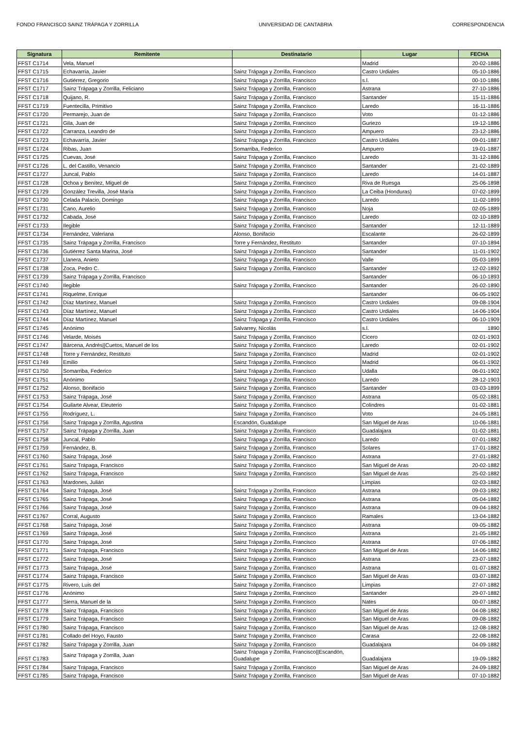FONDO FRANCISCO SAINZ TRÁPAGA Y ZORRILLA UNIVERSIDAD DE CANTABRIA CORRESPONDENCIA
| Signatura | Remitente | Destinatario | Lugar | FECHA |
| --- | --- | --- | --- | --- |
| FFST C1714 | Vela, Manuel | | Madrid | 20-02-1886 |
| FFST C1715 | Echavarría, Javier | Sainz Trápaga y Zorrilla, Francisco | Castro Urdiales | 05-10-1886 |
| FFST C1716 | Gutiérrez, Gregorio | Sainz Trápaga y Zorrilla, Francisco | s.l. | 00-10-1886 |
| FFST C1717 | Sainz Trápaga y Zorrilla, Feliciano | Sainz Trápaga y Zorrilla, Francisco | Astrana | 27-10-1886 |
| FFST C1718 | Quijano, R. | Sainz Trápaga y Zorrilla, Francisco | Santander | 15-11-1886 |
| FFST C1719 | Fuentecilla, Primitivo | Sainz Trápaga y Zorrilla, Francisco | Laredo | 16-11-1886 |
| FFST C1720 | Permarejo, Juan de | Sainz Trápaga y Zorrilla, Francisco | Voto | 01-12-1886 |
| FFST C1721 | Gila, Juan de | Sainz Trápaga y Zorrilla, Francisco | Guriezo | 19-12-1886 |
| FFST C1722 | Carranza, Leandro de | Sainz Trápaga y Zorrilla, Francisco | Ampuero | 23-12-1886 |
| FFST C1723 | Echavarría, Javier | Sainz Trápaga y Zorrilla, Francisco | Castro Urdiales | 09-01-1887 |
| FFST C1724 | Ribas, Juan | Somarriba, Federico | Ampuero | 19-01-1887 |
| FFST C1725 | Cuevas, José | Sainz Trápaga y Zorrilla, Francisco | Laredo | 31-12-1886 |
| FFST C1726 | L. del Castillo, Venancio | Sainz Trápaga y Zorrilla, Francisco | Santander | 21-02-1889 |
| FFST C1727 | Juncal, Pablo | Sainz Trápaga y Zorrilla, Francisco | Laredo | 14-01-1887 |
| FFST C1728 | Ochoa y Benítez, Miguel de | Sainz Trápaga y Zorrilla, Francisco | Riva de Ruesga | 25-06-1898 |
| FFST C1729 | González Trevilla, José María | Sainz Trápaga y Zorrilla, Francisco | La Ceiba (Honduras) | 07-02-1899 |
| FFST C1730 | Celada Palacio, Domingo | Sainz Trápaga y Zorrilla, Francisco | Laredo | 11-02-1899 |
| FFST C1731 | Cano, Aurelio | Sainz Trápaga y Zorrilla, Francisco | Noja | 02-05-1889 |
| FFST C1732 | Cabada, José | Sainz Trápaga y Zorrilla, Francisco | Laredo | 02-10-1889 |
| FFST C1733 | Ilegible | Sainz Trápaga y Zorrilla, Francisco | Santander | 12-11-1889 |
| FFST C1734 | Fernández, Valeriana | Alonso, Bonifacio | Escalante | 26-02-1899 |
| FFST C1735 | Sainz Trápaga y Zorrilla, Francisco | Torre y Fernández, Restituto | Santander | 07-10-1894 |
| FFST C1736 | Gutiérrez Santa Marina, José | Sainz Trápaga y Zorrilla, Francisco | Santander | 11-01-1902 |
| FFST C1737 | Llanera, Anieto | Sainz Trápaga y Zorrilla, Francisco | Valle | 05-03-1899 |
| FFST C1738 | Zoca, Pedro C. | Sainz Trápaga y Zorrilla, Francisco | Santander | 12-02-1892 |
| FFST C1739 | Sainz Trápaga y Zorrilla, Francisco | | Santander | 06-10-1893 |
| FFST C1740 | Ilegible | Sainz Trápaga y Zorrilla, Francisco | Santander | 26-02-1890 |
| FFST C1741 | Riquelme, Enrique | | Santander | 06-05-1902 |
| FFST C1742 | Díaz Martínez, Manuel | Sainz Trápaga y Zorrilla, Francisco | Castro Urdiales | 09-08-1904 |
| FFST C1743 | Díaz Martínez, Manuel | Sainz Trápaga y Zorrilla, Francisco | Castro Urdiales | 14-06-1904 |
| FFST C1744 | Díaz Martínez, Manuel | Sainz Trápaga y Zorrilla, Francisco | Castro Urdiales | 06-10-1909 |
| FFST C1745 | Anónimo | Salvarrey, Nicolás | s.l. | 1890 |
| FFST C1746 | Velarde, Moisés | Sainz Trápaga y Zorrilla, Francisco | Cicero | 02-01-1903 |
| FFST C1747 | Bárcena, Andrés//Cuetos, Manuel de los | Sainz Trápaga y Zorrilla, Francisco | Laredo | 02-01-1902 |
| FFST C1748 | Torre y Fernández, Restituto | Sainz Trápaga y Zorrilla, Francisco | Madrid | 02-01-1902 |
| FFST C1749 | Emilio | Sainz Trápaga y Zorrilla, Francisco | Madrid | 06-01-1902 |
| FFST C1750 | Somarriba, Federico | Sainz Trápaga y Zorrilla, Francisco | Udalla | 06-01-1902 |
| FFST C1751 | Anónimo | Sainz Trápaga y Zorrilla, Francisco | Laredo | 28-12-1903 |
| FFST C1752 | Alonso, Bonifacio | Sainz Trápaga y Zorrilla, Francisco | Santander | 03-03-1899 |
| FFST C1753 | Sainz Trápaga, José | Sainz Trápaga y Zorrilla, Francisco | Astrana | 05-02-1881 |
| FFST C1754 | Guilarte Alvear, Eleuterio | Sainz Trápaga y Zorrilla, Francisco | Colindres | 01-02-1881 |
| FFST C1755 | Rodríguez, L. | Sainz Trápaga y Zorrilla, Francisco | Voto | 24-05-1881 |
| FFST C1756 | Sainz Trápaga y Zorrilla, Agustina | Escandón, Guadalupe | San Miguel de Aras | 10-06-1881 |
| FFST C1757 | Sainz Trápaga y Zorrilla, Juan | Sainz Trápaga y Zorrilla, Francisco | Guadalajara | 01-02-1881 |
| FFST C1758 | Juncal, Pablo | Sainz Trápaga y Zorrilla, Francisco | Laredo | 07-01-1882 |
| FFST C1759 | Fernández, B. | Sainz Trápaga y Zorrilla, Francisco | Solares | 17-01-1882 |
| FFST C1760 | Sainz Trápaga, José | Sainz Trápaga y Zorrilla, Francisco | Astrana | 27-01-1882 |
| FFST C1761 | Sainz Trápaga, Francisco | Sainz Trápaga y Zorrilla, Francisco | San Miguel de Aras | 20-02-1882 |
| FFST C1762 | Sainz Trápaga, Francisco | Sainz Trápaga y Zorrilla, Francisco | San Miguel de Aras | 25-02-1882 |
| FFST C1763 | Mardones, Julián | | Limpias | 02-03-1882 |
| FFST C1764 | Sainz Trápaga, José | Sainz Trápaga y Zorrilla, Francisco | Astrana | 09-03-1882 |
| FFST C1765 | Sainz Trápaga, José | Sainz Trápaga y Zorrilla, Francisco | Astrana | 05-04-1882 |
| FFST C1766 | Sainz Trápaga, José | Sainz Trápaga y Zorrilla, Francisco | Astrana | 09-04-1882 |
| FFST C1767 | Corral, Augusto | Sainz Trápaga y Zorrilla, Francisco | Ramales | 13-04-1882 |
| FFST C1768 | Sainz Trápaga, José | Sainz Trápaga y Zorrilla, Francisco | Astrana | 09-05-1882 |
| FFST C1769 | Sainz Trápaga, José | Sainz Trápaga y Zorrilla, Francisco | Astrana | 21-05-1882 |
| FFST C1770 | Sainz Trápaga, José | Sainz Trápaga y Zorrilla, Francisco | Astrana | 07-06-1882 |
| FFST C1771 | Sainz Trápaga, Francisco | Sainz Trápaga y Zorrilla, Francisco | San Miguel de Aras | 14-06-1882 |
| FFST C1772 | Sainz Trápaga, José | Sainz Trápaga y Zorrilla, Francisco | Astrana | 23-07-1882 |
| FFST C1773 | Sainz Trápaga, José | Sainz Trápaga y Zorrilla, Francisco | Astrana | 01-07-1882 |
| FFST C1774 | Sainz Trápaga, Francisco | Sainz Trápaga y Zorrilla, Francisco | San Miguel de Aras | 03-07-1882 |
| FFST C1775 | Rivero, Luis del | Sainz Trápaga y Zorrilla, Francisco | Limpias | 27-07-1882 |
| FFST C1776 | Anónimo | Sainz Trápaga y Zorrilla, Francisco | Santander | 29-07-1882 |
| FFST C1777 | Sierra, Manuel de la | Sainz Trápaga y Zorrilla, Francisco | Nates | 00-07-1882 |
| FFST C1778 | Sainz Trápaga, Francisco | Sainz Trápaga y Zorrilla, Francisco | San Miguel de Aras | 04-08-1882 |
| FFST C1779 | Sainz Trápaga, Francisco | Sainz Trápaga y Zorrilla, Francisco | San Miguel de Aras | 09-08-1882 |
| FFST C1780 | Sainz Trápaga, Francisco | Sainz Trápaga y Zorrilla, Francisco | San Miguel de Aras | 12-08-1882 |
| FFST C1781 | Collado del Hoyo, Fausto | Sainz Trápaga y Zorrilla, Francisco | Carasa | 22-08-1882 |
| FFST C1782 | Sainz Trápaga y Zorrilla, Juan | Sainz Trápaga y Zorrilla, Francisco | Guadalajara | 04-09-1882 |
| FFST C1783 | Sainz Trápaga y Zorrilla, Juan | Sainz Trápaga y Zorrilla, Francisco//Escandón, Guadalupe | Guadalajara | 19-09-1882 |
| FFST C1784 | Sainz Trápaga, Francisco | Sainz Trápaga y Zorrilla, Francisco | San Miguel de Aras | 24-09-1882 |
| FFST C1785 | Sainz Trápaga, Francisco | Sainz Trápaga y Zorrilla, Francisco | San Miguel de Aras | 07-10-1882 |